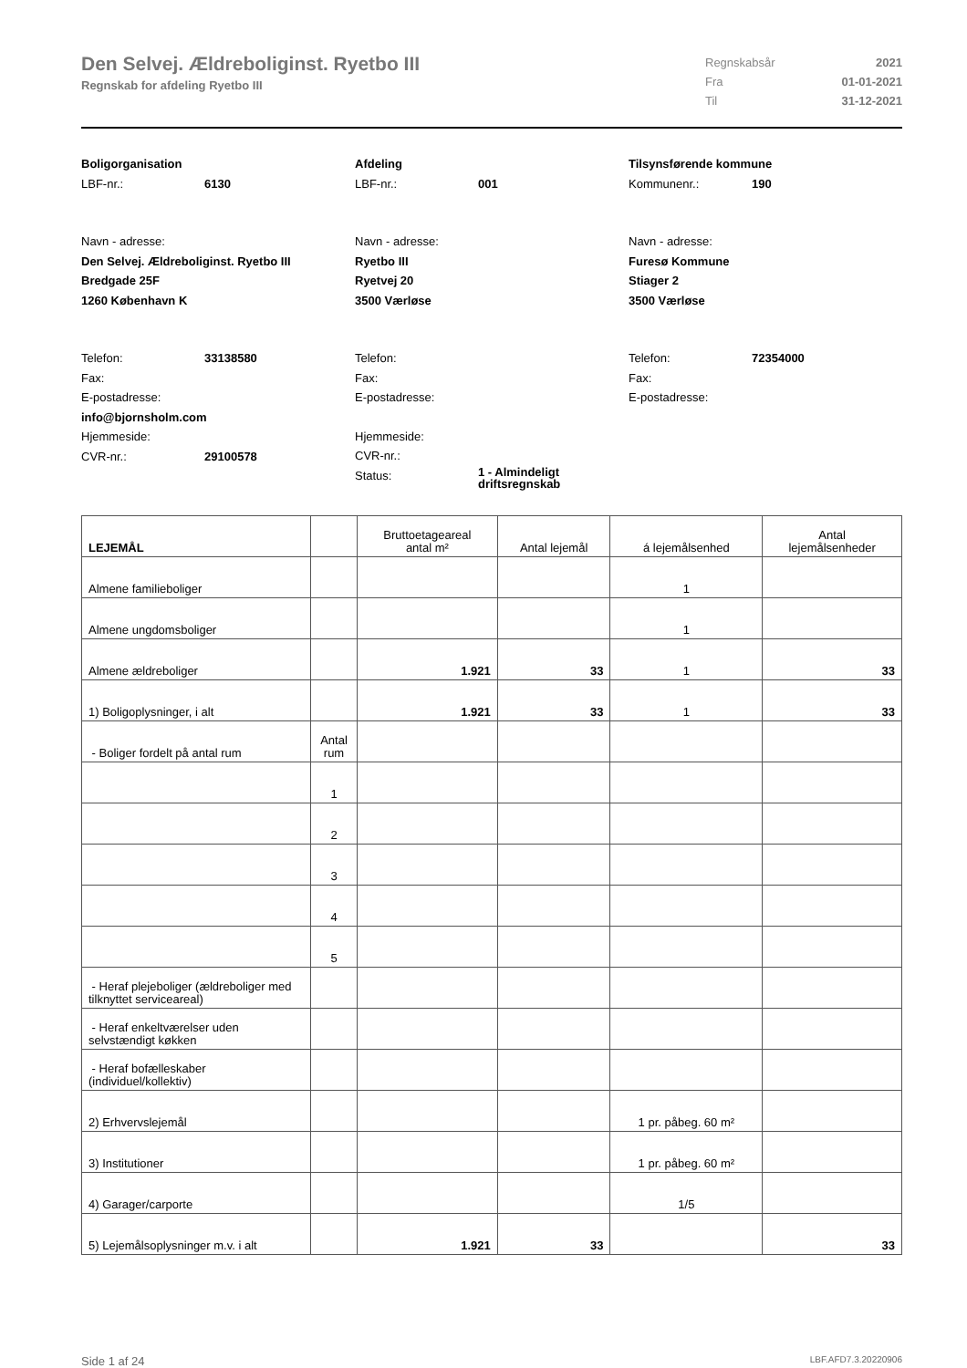Den Selvej. Ældreboliginst. Ryetbo III
Regnskab for afdeling Ryetbo III
Regnskabsår 2021
Fra 01-01-2021
Til 31-12-2021
Boligorganisation
LBF-nr.: 6130
Navn - adresse:
Den Selvej. Ældreboliginst. Ryetbo III
Bredgade 25F
1260 København K
Telefon: 33138580
Fax:
E-postadresse:
info@bjornsholm.com
Hjemmeside:
CVR-nr.: 29100578
Afdeling
LBF-nr.: 001
Navn - adresse:
Ryetbo III
Ryetvej 20
3500 Værløse
Telefon:
Fax:
E-postadresse:
Hjemmeside:
CVR-nr.:
Status: 1 - Almindeligt
driftsregnskab
Tilsynsførende kommune
Kommunenr.: 190
Navn - adresse:
Furesø Kommune
Stiager 2
3500 Værløse
Telefon: 72354000
Fax:
E-postadresse:
| LEJEMÅL | | Bruttoetageareal antal m² | Antal lejemål | á lejemålsenhed | Antal lejemålsenheder |
| --- | --- | --- | --- | --- | --- |
| Almene familieboliger | | | | 1 | |
| Almene ungdomsboliger | | | | 1 | |
| Almene ældreboliger | | 1.921 | 33 | 1 | 33 |
| 1) Boligoplysninger, i alt | | 1.921 | 33 | 1 | 33 |
| - Boliger fordelt på antal rum | Antal rum | | | | |
| | 1 | | | | |
| | 2 | | | | |
| | 3 | | | | |
| | 4 | | | | |
| | 5 | | | | |
| - Heraf plejeboliger (ældreboliger med tilknyttet serviceareal) | | | | | |
| - Heraf enkeltværelser uden selvstændigt køkken | | | | | |
| - Heraf bofælleskaber (individuel/kollektiv) | | | | | |
| 2) Erhvervslejemål | | | | 1 pr. påbeg. 60 m² | |
| 3) Institutioner | | | | 1 pr. påbeg. 60 m² | |
| 4) Garager/carporte | | | | 1/5 | |
| 5) Lejemålsoplysninger m.v. i alt | | 1.921 | 33 | | 33 |
Side 1 af 24 LBF.AFD7.3.20220906